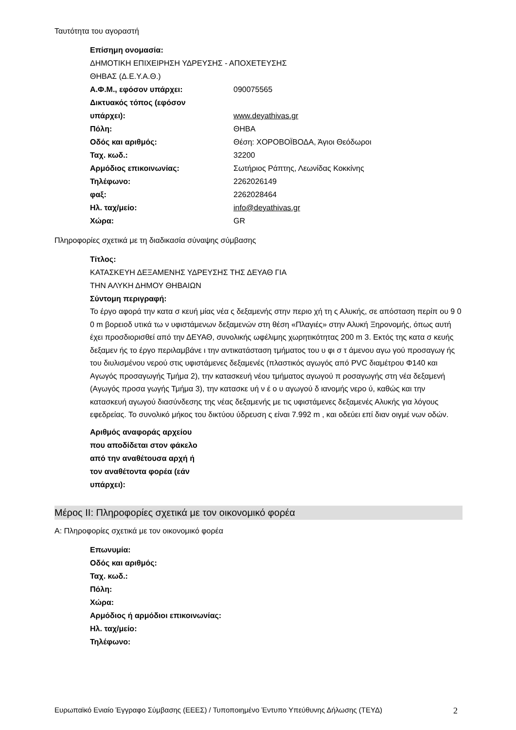Ταυτότητα του αγοραστή
Επίσημη ονομασία:
ΔΗΜΟΤΙΚΗ ΕΠΙΧΕΙΡΗΣΗ ΥΔΡΕΥΣΗΣ - ΑΠΟΧΕΤΕΥΣΗΣ
ΘΗΒΑΣ (Δ.Ε.Υ.Α.Θ.)
Α.Φ.Μ., εφόσον υπάρχει: 090075565
Δικτυακός τόπος (εφόσον
υπάρχει):
www.deyathivas.gr
Πόλη: ΘΗΒΑ
Οδός και αριθμός: Θέση: ΧΟΡΟΒΟΪΒΟΔΑ, Άγιοι Θεόδωροι
Ταχ. κωδ.: 32200
Αρμόδιος επικοινωνίας: Σωτήριος Ράπτης, Λεωνίδας Κοκκίνης
Τηλέφωνο: 2262026149
φαξ: 2262028464
Ηλ. ταχ/μείο: info@deyathivas.gr
Χώρα: GR
Πληροφορίες σχετικά με τη διαδικασία σύναψης σύμβασης
Τίτλος:
ΚΑΤΑΣΚΕΥΗ ΔΕΞΑΜΕΝΗΣ ΥΔΡΕΥΣΗΣ ΤΗΣ ΔΕΥΑΘ ΓΙΑ
ΤΗΝ ΑΛΥΚΗ ΔΗΜΟΥ ΘΗΒΑΙΩΝ
Σύντομη περιγραφή:
Το έργο αφορά την κατα σ κευή μίας νέα ς δεξαμενής στην περιο χή τη ς Αλυκής, σε απόσταση περίπ ου 9 0 0 m βορειοδ υτικά τω ν υφιστάμενων δεξαμενών στη θέση «Πλαγιές» στην Αλυκή Ξηρονομής, όπως αυτή έχει προσδιορισθεί από την ΔΕΥΑΘ, συνολικής ωφέλιμης χωρητικότητας 200 m 3. Εκτός της κατα σ κευής δεξαμεν ής το έργο περιλαμβάνε ι την αντικατάσταση τμήματος του υ φι σ τ άμενου αγω γού προσαγωγ ής του διυλισμένου νερού στις υφιστάμενες δεξαμενές (πλαστικός αγωγός από PVC διαμέτρου Φ140 και Αγωγός προσαγωγής Τμήμα 2), την κατασκευή νέου τμήματος αγωγού π ροσαγωγής στη νέα δεξαμενή (Αγωγός προσα γωγής Τμήμα 3), την κατασκε υή ν έ ο υ αγωγού δ ιανομής νερο ύ, καθώς και την κατασκευή αγωγού διασύνδεσης της νέας δεξαμενής με τις υφιστάμενες δεξαμενές Αλυκής για λόγους εφεδρείας. Το συνολικό μήκος του δικτύου ύδρευση ς είναι 7.992 m , και οδεύει επί διαν οιγμέ νων οδών.
Αριθμός αναφοράς αρχείου
που αποδίδεται στον φάκελο
από την αναθέτουσα αρχή ή
τον αναθέτοντα φορέα (εάν
υπάρχει):
Μέρος ΙΙ: Πληροφορίες σχετικά με τον οικονομικό φορέα
Α: Πληροφορίες σχετικά με τον οικονομικό φορέα
Επωνυμία:
Οδός και αριθμός:
Ταχ. κωδ.:
Πόλη:
Χώρα:
Αρμόδιος ή αρμόδιοι επικοινωνίας:
Ηλ. ταχ/μείο:
Τηλέφωνο:
Ευρωπαϊκό Ενιαίο Έγγραφο Σύμβασης (ΕΕΕΣ) / Τυποποιημένο Έντυπο Υπεύθυνης Δήλωσης (ΤΕΥΔ) 2